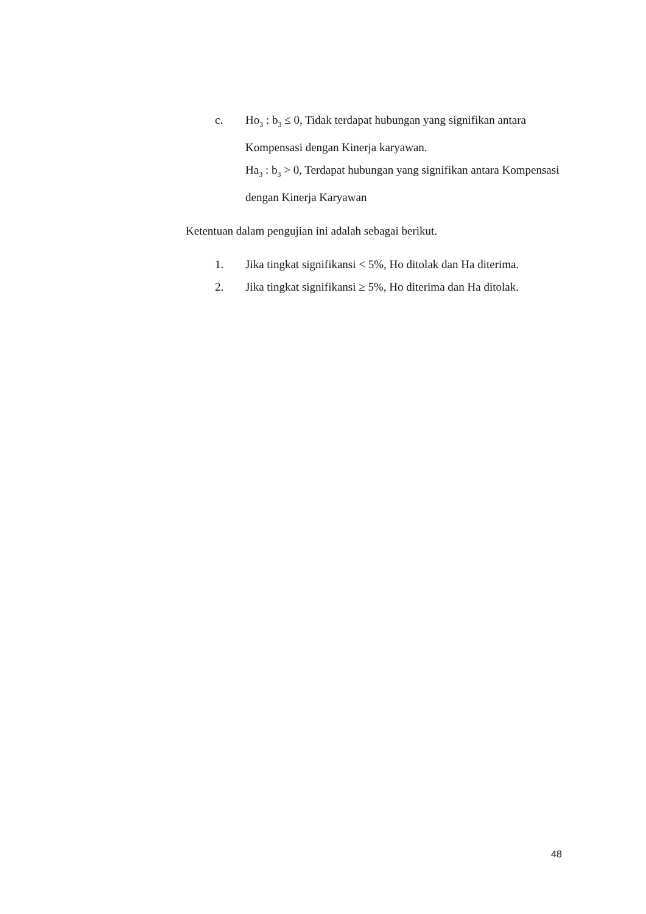c. Ho<sub>3</sub> : b<sub>3</sub> ≤ 0, Tidak terdapat hubungan yang signifikan antara Kompensasi dengan Kinerja karyawan.
Ha<sub>3</sub> : b<sub>3</sub> > 0, Terdapat hubungan yang signifikan antara Kompensasi dengan Kinerja Karyawan
Ketentuan dalam pengujian ini adalah sebagai berikut.
1. Jika tingkat signifikansi < 5%, Ho ditolak dan Ha diterima.
2. Jika tingkat signifikansi ≥ 5%, Ho diterima dan Ha ditolak.
48